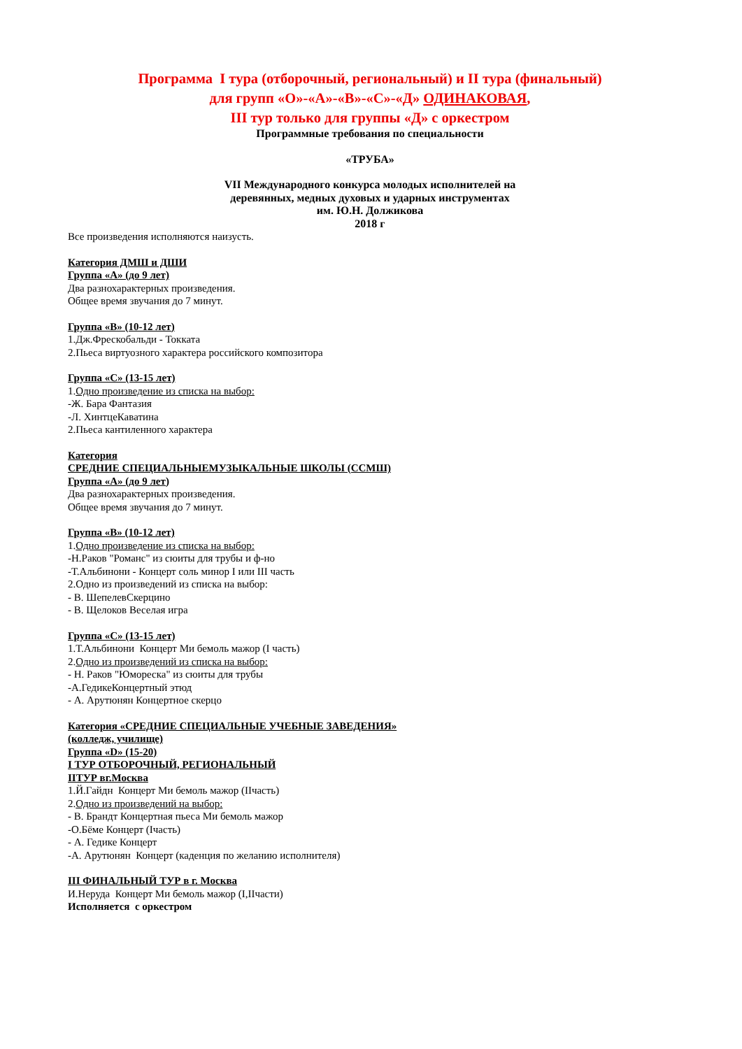Программа I тура (отборочный, региональный) и II тура (финальный)
для групп «О»-«А»-«В»-«С»-«Д» ОДИНАКОВАЯ,
III тур только для группы «Д» с оркестром
Программные требования по специальности
«ТРУБА»
VII Международного конкурса молодых исполнителей на
деревянных, медных духовых и ударных инструментах
им. Ю.Н. Должикова
2018 г
Все произведения исполняются наизусть.
Категория ДМШ и ДШИ
Группа «А» (до 9 лет)
Два разнохарактерных произведения.
Общее время звучания до 7 минут.
Группа «В» (10-12 лет)
1.Дж.Фрескобальди - Токката
2.Пьеса виртуозного характера российского композитора
Группа «С» (13-15 лет)
1.Одно произведение из списка на выбор:
-Ж. Бара Фантазия
-Л. ХинтцеКаватина
2.Пьеса кантиленного характера
Категория
СРЕДНИЕ СПЕЦИАЛЬНЫЕМУЗЫКАЛЬНЫЕ ШКОЛЫ (ССМШ)
Группа «А» (до 9 лет)
Два разнохарактерных произведения.
Общее время звучания до 7 минут.
Группа «В» (10-12 лет)
1.Одно произведение из списка на выбор:
-Н.Раков "Романс" из сюиты для трубы и ф-но
-Т.Альбинони - Концерт соль минор I или III часть
2.Одно из произведений из списка на выбор:
- В. ШепелевСкерцино
- В. Щелоков Веселая игра
Группа «С» (13-15 лет)
1.Т.Альбинони Концерт Ми бемоль мажор (I часть)
2.Одно из произведений из списка на выбор:
- Н. Раков "Юмореска" из сюиты для трубы
-А.ГедикеКонцертный этюд
- А. Арутюнян Концертное скерцо
Категория «СРЕДНИЕ СПЕЦИАЛЬНЫЕ УЧЕБНЫЕ ЗАВЕДЕНИЯ»
(колледж, училище)
Группа «D» (15-20)
I ТУР ОТБОРОЧНЫЙ, РЕГИОНАЛЬНЫЙ
IIТУР вг.Москва
1.Й.Гайдн Концерт Ми бемоль мажор (IIчасть)
2.Одно из произведений на выбор:
- В. Брандт Концертная пьеса Ми бемоль мажор
-О.Бёме Концерт (Iчасть)
- А. Гедике Концерт
-А. Арутюнян Концерт (каденция по желанию исполнителя)
III ФИНАЛЬНЫЙ ТУР в г. Москва
И.Неруда Концерт Ми бемоль мажор (I,IIчасти)
Исполняется с оркестром